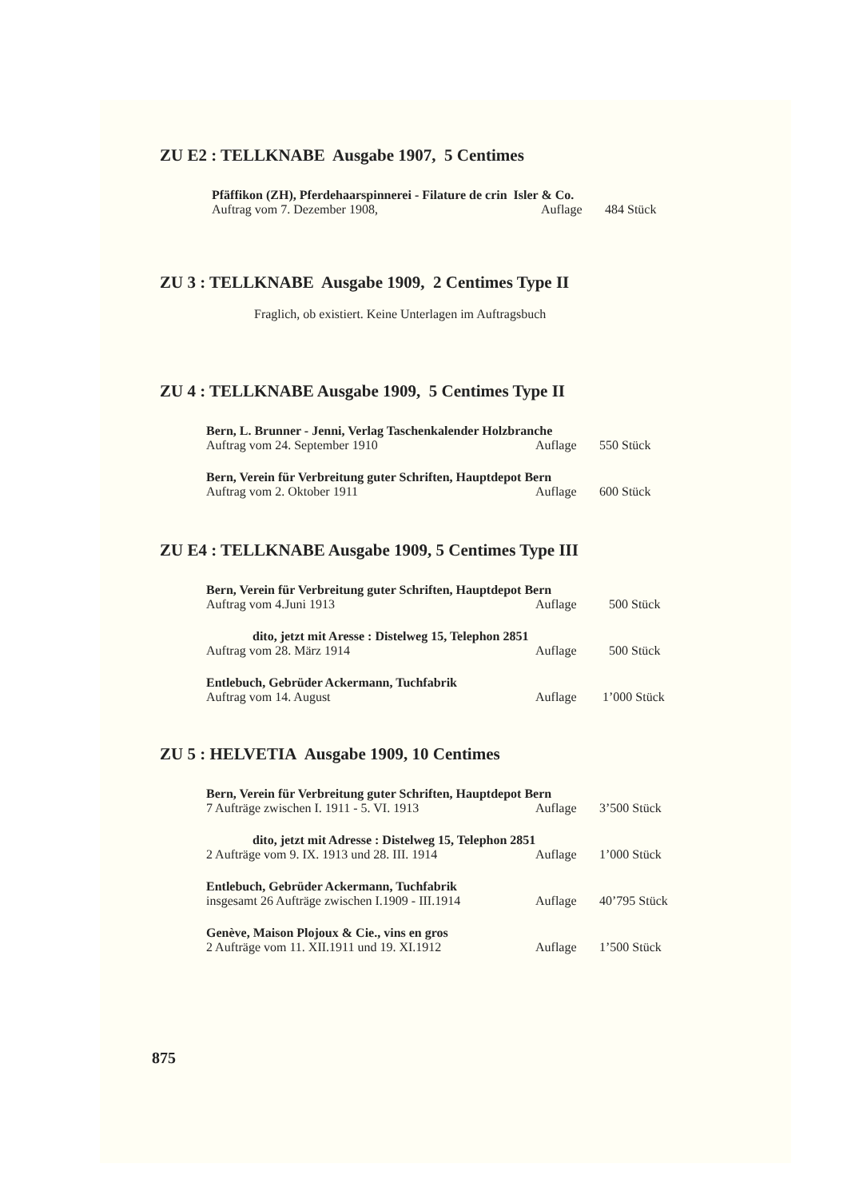ZU E2 : TELLKNABE Ausgabe 1907, 5 Centimes
Pfäffikon (ZH), Pferdehaarspinnerei - Filature de crin Isler & Co.
Auftrag vom 7. Dezember 1908, Auflage 484 Stück
ZU 3 : TELLKNABE Ausgabe 1909, 2 Centimes Type II
Fraglich, ob existiert. Keine Unterlagen im Auftragsbuch
ZU 4 : TELLKNABE Ausgabe 1909, 5 Centimes Type II
Bern, L. Brunner - Jenni, Verlag Taschenkalender Holzbranche
Auftrag vom 24. September 1910 Auflage 550 Stück
Bern, Verein für Verbreitung guter Schriften, Hauptdepot Bern
Auftrag vom 2. Oktober 1911 Auflage 600 Stück
ZU E4 : TELLKNABE Ausgabe 1909, 5 Centimes Type III
Bern, Verein für Verbreitung guter Schriften, Hauptdepot Bern
Auftrag vom 4.Juni 1913 Auflage 500 Stück
dito, jetzt mit Aresse : Distelweg 15, Telephon 2851
Auftrag vom 28. März 1914 Auflage 500 Stück
Entlebuch, Gebrüder Ackermann, Tuchfabrik
Auftrag vom 14. August Auflage 1’000 Stück
ZU 5 : HELVETIA Ausgabe 1909, 10 Centimes
Bern, Verein für Verbreitung guter Schriften, Hauptdepot Bern
7 Aufträge zwischen I. 1911 - 5. VI. 1913 Auflage 3’500 Stück
dito, jetzt mit Adresse : Distelweg 15, Telephon 2851
2 Aufträge vom 9. IX. 1913 und 28. III. 1914 Auflage 1’000 Stück
Entlebuch, Gebrüder Ackermann, Tuchfabrik
insgesamt 26 Aufträge zwischen I.1909 - III.1914 Auflage 40’795 Stück
Genève, Maison Plojoux & Cie., vins en gros
2 Aufträge vom 11. XII.1911 und 19. XI.1912 Auflage 1’500 Stück
875